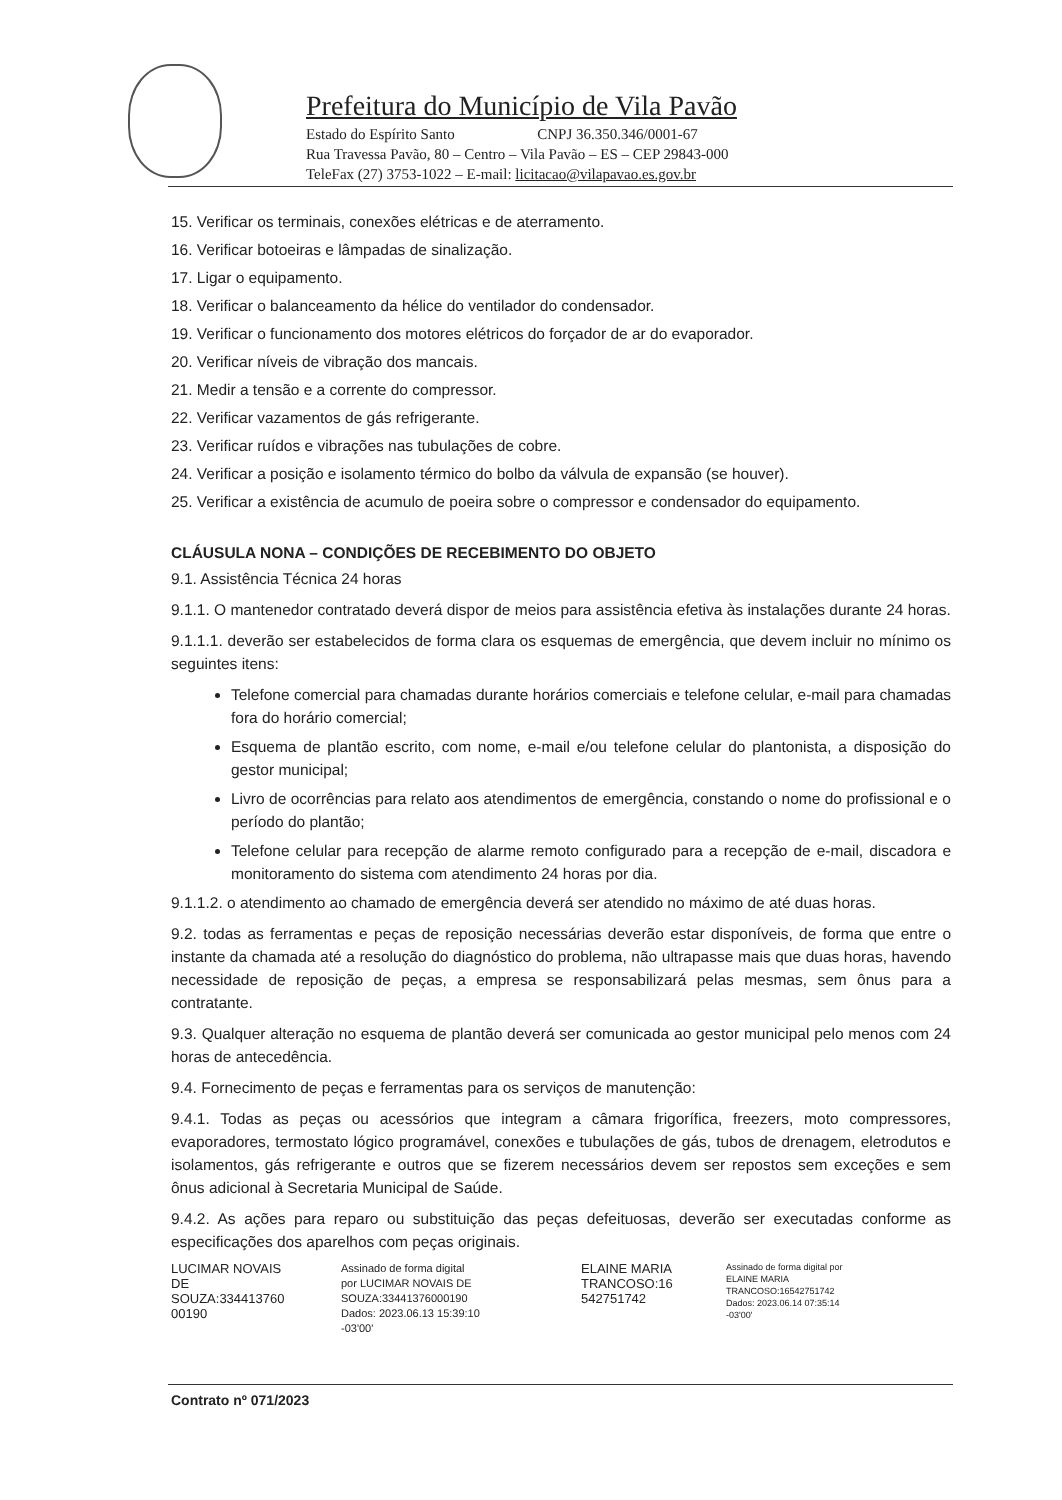Prefeitura do Município de Vila Pavão
Estado do Espírito Santo CNPJ 36.350.346/0001-67
Rua Travessa Pavão, 80 – Centro – Vila Pavão – ES – CEP 29843-000
TeleFax (27) 3753-1022 – E-mail: licitacao@vilapavao.es.gov.br
15. Verificar os terminais, conexões elétricas e de aterramento.
16. Verificar botoeiras e lâmpadas de sinalização.
17. Ligar o equipamento.
18. Verificar o balanceamento da hélice do ventilador do condensador.
19. Verificar o funcionamento dos motores elétricos do forçador de ar do evaporador.
20. Verificar níveis de vibração dos mancais.
21. Medir a tensão e a corrente do compressor.
22. Verificar vazamentos de gás refrigerante.
23. Verificar ruídos e vibrações nas tubulações de cobre.
24. Verificar a posição e isolamento térmico do bolbo da válvula de expansão (se houver).
25. Verificar a existência de acumulo de poeira sobre o compressor e condensador do equipamento.
CLÁUSULA NONA – CONDIÇÕES DE RECEBIMENTO DO OBJETO
9.1. Assistência Técnica 24 horas
9.1.1. O mantenedor contratado deverá dispor de meios para assistência efetiva às instalações durante 24 horas.
9.1.1.1. deverão ser estabelecidos de forma clara os esquemas de emergência, que devem incluir no mínimo os seguintes itens:
Telefone comercial para chamadas durante horários comerciais e telefone celular, e-mail para chamadas fora do horário comercial;
Esquema de plantão escrito, com nome, e-mail e/ou telefone celular do plantonista, a disposição do gestor municipal;
Livro de ocorrências para relato aos atendimentos de emergência, constando o nome do profissional e o período do plantão;
Telefone celular para recepção de alarme remoto configurado para a recepção de e-mail, discadora e monitoramento do sistema com atendimento 24 horas por dia.
9.1.1.2. o atendimento ao chamado de emergência deverá ser atendido no máximo de até duas horas.
9.2. todas as ferramentas e peças de reposição necessárias deverão estar disponíveis, de forma que entre o instante da chamada até a resolução do diagnóstico do problema, não ultrapasse mais que duas horas, havendo necessidade de reposição de peças, a empresa se responsabilizará pelas mesmas, sem ônus para a contratante.
9.3. Qualquer alteração no esquema de plantão deverá ser comunicada ao gestor municipal pelo menos com 24 horas de antecedência.
9.4. Fornecimento de peças e ferramentas para os serviços de manutenção:
9.4.1. Todas as peças ou acessórios que integram a câmara frigorífica, freezers, moto compressores, evaporadores, termostato lógico programável, conexões e tubulações de gás, tubos de drenagem, eletrodutos e isolamentos, gás refrigerante e outros que se fizerem necessários devem ser repostos sem exceções e sem ônus adicional à Secretaria Municipal de Saúde.
9.4.2. As ações para reparo ou substituição das peças defeituosas, deverão ser executadas conforme as especificações dos aparelhos com peças originais.
LUCIMAR NOVAIS DE SOUZA:334413760 00190
Assinado de forma digital por LUCIMAR NOVAIS DE SOUZA:33441376000190 Dados: 2023.06.13 15:39:10 -03'00'
ELAINE MARIA TRANCOSO:16 542751742
Assinado de forma digital por ELAINE MARIA TRANCOSO:16542751742 Dados: 2023.06.14 07:35:14 -03'00'
Contrato nº 071/2023